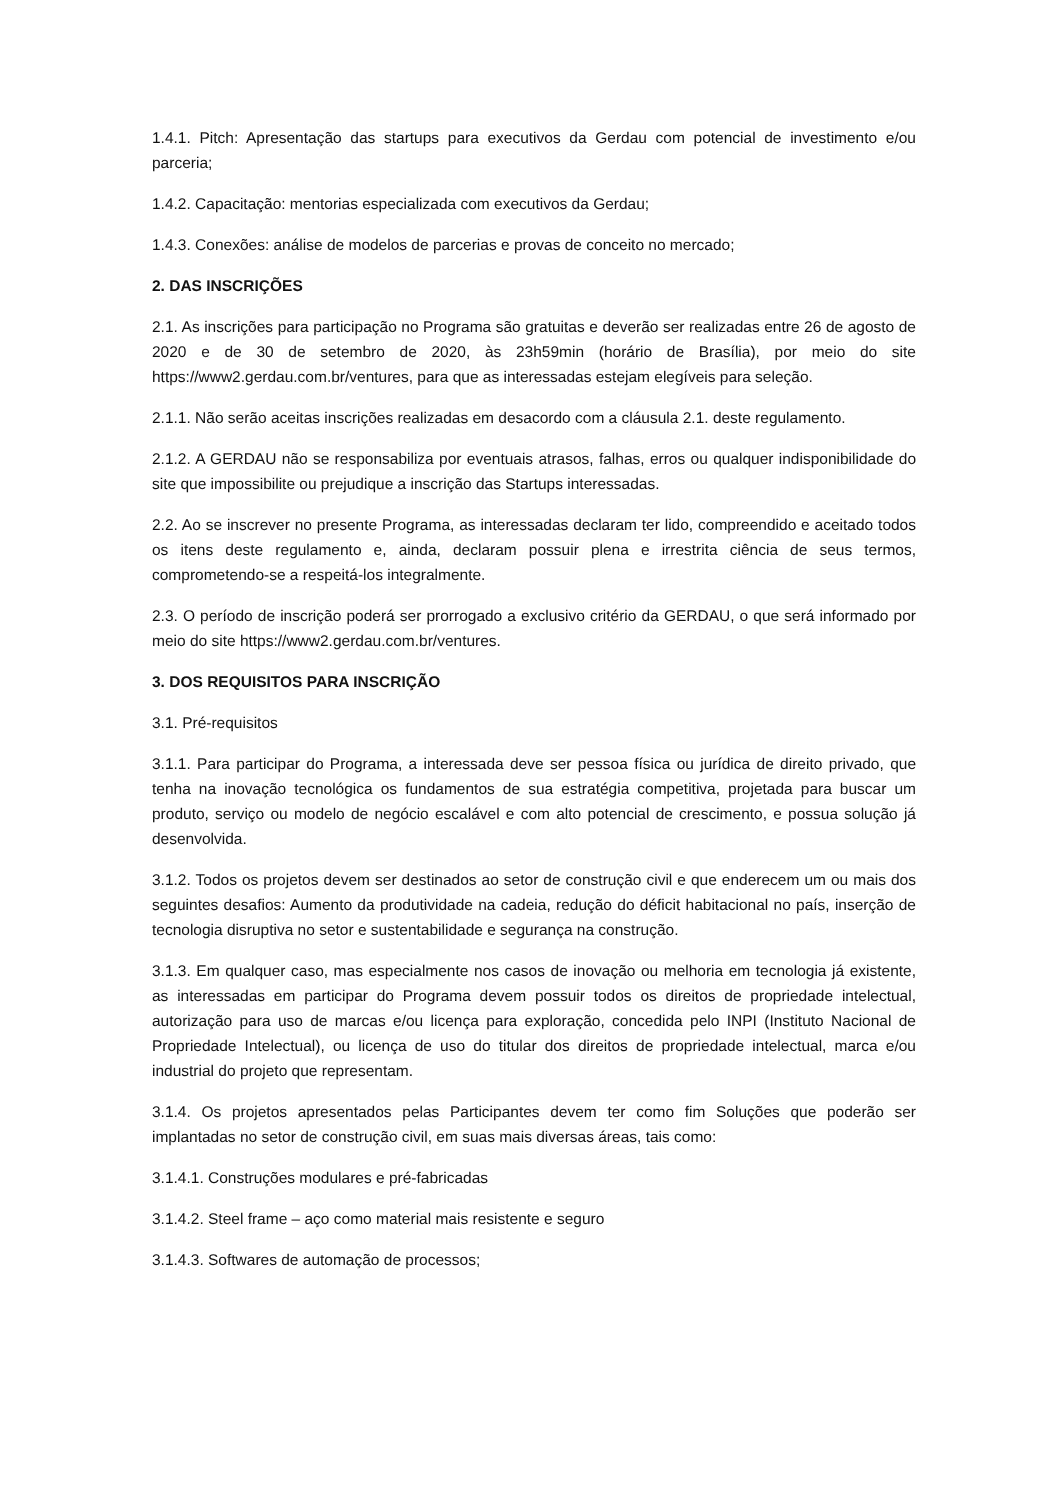1.4.1. Pitch: Apresentação das startups para executivos da Gerdau com potencial de investimento e/ou parceria;
1.4.2. Capacitação: mentorias especializada com executivos da Gerdau;
1.4.3. Conexões: análise de modelos de parcerias e provas de conceito no mercado;
2. DAS INSCRIÇÕES
2.1. As inscrições para participação no Programa são gratuitas e deverão ser realizadas entre 26 de agosto de 2020 e de 30 de setembro de 2020, às 23h59min (horário de Brasília), por meio do site https://www2.gerdau.com.br/ventures, para que as interessadas estejam elegíveis para seleção.
2.1.1. Não serão aceitas inscrições realizadas em desacordo com a cláusula 2.1. deste regulamento.
2.1.2. A GERDAU não se responsabiliza por eventuais atrasos, falhas, erros ou qualquer indisponibilidade do site que impossibilite ou prejudique a inscrição das Startups interessadas.
2.2. Ao se inscrever no presente Programa, as interessadas declaram ter lido, compreendido e aceitado todos os itens deste regulamento e, ainda, declaram possuir plena e irrestrita ciência de seus termos, comprometendo-se a respeitá-los integralmente.
2.3. O período de inscrição poderá ser prorrogado a exclusivo critério da GERDAU, o que será informado por meio do site https://www2.gerdau.com.br/ventures.
3. DOS REQUISITOS PARA INSCRIÇÃO
3.1. Pré-requisitos
3.1.1. Para participar do Programa, a interessada deve ser pessoa física ou jurídica de direito privado, que tenha na inovação tecnológica os fundamentos de sua estratégia competitiva, projetada para buscar um produto, serviço ou modelo de negócio escalável e com alto potencial de crescimento, e possua solução já desenvolvida.
3.1.2. Todos os projetos devem ser destinados ao setor de construção civil e que enderecem um ou mais dos seguintes desafios: Aumento da produtividade na cadeia, redução do déficit habitacional no país, inserção de tecnologia disruptiva no setor e sustentabilidade e segurança na construção.
3.1.3. Em qualquer caso, mas especialmente nos casos de inovação ou melhoria em tecnologia já existente, as interessadas em participar do Programa devem possuir todos os direitos de propriedade intelectual, autorização para uso de marcas e/ou licença para exploração, concedida pelo INPI (Instituto Nacional de Propriedade Intelectual), ou licença de uso do titular dos direitos de propriedade intelectual, marca e/ou industrial do projeto que representam.
3.1.4. Os projetos apresentados pelas Participantes devem ter como fim Soluções que poderão ser implantadas no setor de construção civil, em suas mais diversas áreas, tais como:
3.1.4.1. Construções modulares e pré-fabricadas
3.1.4.2. Steel frame – aço como material mais resistente e seguro
3.1.4.3. Softwares de automação de processos;